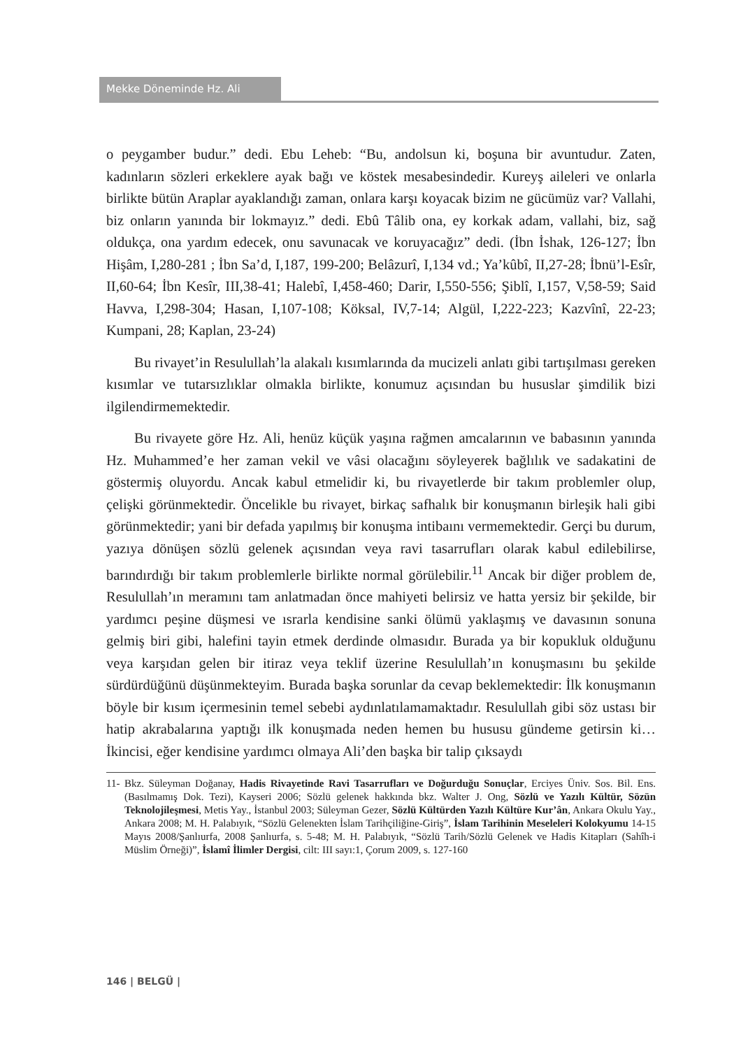Mekke Döneminde Hz. Ali
o peygamber budur.” dedi. Ebu Leheb: “Bu, andolsun ki, boşuna bir avuntudur. Zaten, kadınların sözleri erkeklere ayak bağı ve köstek mesabesindedir. Kureyş aileleri ve onlarla birlikte bütün Araplar ayaklandığı zaman, onlara karşı koyacak bizim ne gücümüz var? Vallahi, biz onların yanında bir lokmayız.” dedi. Ebû Tâlib ona, ey korkak adam, vallahi, biz, sağ oldukça, ona yardım edecek, onu savunacak ve koruyacağız” dedi. (İbn İshak, 126-127; İbn Hişâm, I,280-281 ; İbn Sa’d, I,187, 199-200; Belâzurî, I,134 vd.; Ya’kûbî, II,27-28; İbnü’l-Esîr, II,60-64; İbn Kesîr, III,38-41; Halebî, I,458-460; Darir, I,550-556; Şiblî, I,157, V,58-59; Said Havva, I,298-304; Hasan, I,107-108; Köksal, IV,7-14; Algül, I,222-223; Kazvînî, 22-23; Kumpani, 28; Kaplan, 23-24)
Bu rivayet’in Resulullah’la alakalı kısımlarında da mucizeli anlatı gibi tartışılması gereken kısımlar ve tutarsızlıklar olmakla birlikte, konumuz açısından bu hususlar şimdilik bizi ilgilendirmemektedir.
Bu rivayete göre Hz. Ali, henüz küçük yaşına rağmen amcalarının ve babasının yanında Hz. Muhammed’e her zaman vekil ve vâsi olacağını söyleyerek bağlılık ve sadakatini de göstermiş oluyordu. Ancak kabul etmelidir ki, bu rivayetlerde bir takım problemler olup, çelişki görünmektedir. Öncelikle bu rivayet, birkaç safhalık bir konuşmanın birleşik hali gibi görünmektedir; yani bir defada yapılmış bir konuşma intibaını vermemektedir. Gerçi bu durum, yazıya dönüşen sözlü gelenek açısından veya ravi tasarrufları olarak kabul edilebilirse, barındırdığı bir takım problemlerle birlikte normal görülebilir.<sup>11</sup> Ancak bir diğer problem de, Resulullah’ın meramını tam anlatmadan önce mahiyeti belirsiz ve hatta yersiz bir şekilde, bir yardımcı peşine düşmesi ve ısrarla kendisine sanki ölümü yaklaşmış ve davasının sonuna gelmiş biri gibi, halefini tayin etmek derdinde olmasıdır. Burada ya bir kopukluk olduğunu veya karşıdan gelen bir itiraz veya teklif üzerine Resulullah’ın konuşmasını bu şekilde sürdürdüğünü düşünmekteyim. Burada başka sorunlar da cevap beklemektedir: İlk konuşmanın böyle bir kısım içermesinin temel sebebi aydınlatılamamaktadır. Resulullah gibi söz ustası bir hatip akrabalarına yaptığı ilk konuşmada neden hemen bu hususu gündeme getirsin ki… İkincisi, eğer kendisine yardımcı olmaya Ali’den başka bir talip çıksaydı
11- Bkz. Süleyman Doğanay, Hadis Rivayetinde Ravi Tasarrufları ve Doğurduğu Sonuçlar, Erciyes Üniv. Sos. Bil. Ens. (Basılmamış Dok. Tezi), Kayseri 2006; Sözlü gelenek hakkında bkz. Walter J. Ong, Sözlü ve Yazılı Kültür, Sözün Teknolojileşmesi, Metis Yay., İstanbul 2003; Süleyman Gezer, Sözlü Kültürden Yazılı Kültüre Kur’ân, Ankara Okulu Yay., Ankara 2008; M. H. Palabıyık, “Sözlü Gelenekten İslam Tarihçiliğine-Giriş”, İslam Tarihinin Meseleleri Kolokyumu 14-15 Mayıs 2008/Şanlıurfa, 2008 Şanlıurfa, s. 5-48; M. H. Palabıyık, “Sözlü Tarih/Sözlü Gelenek ve Hadis Kitapları (Sahîh-i Müslim Örneği)”, İslamî İlimler Dergisi, cilt: III sayı:1, Çorum 2009, s. 127-160
146 | BELGÜ |